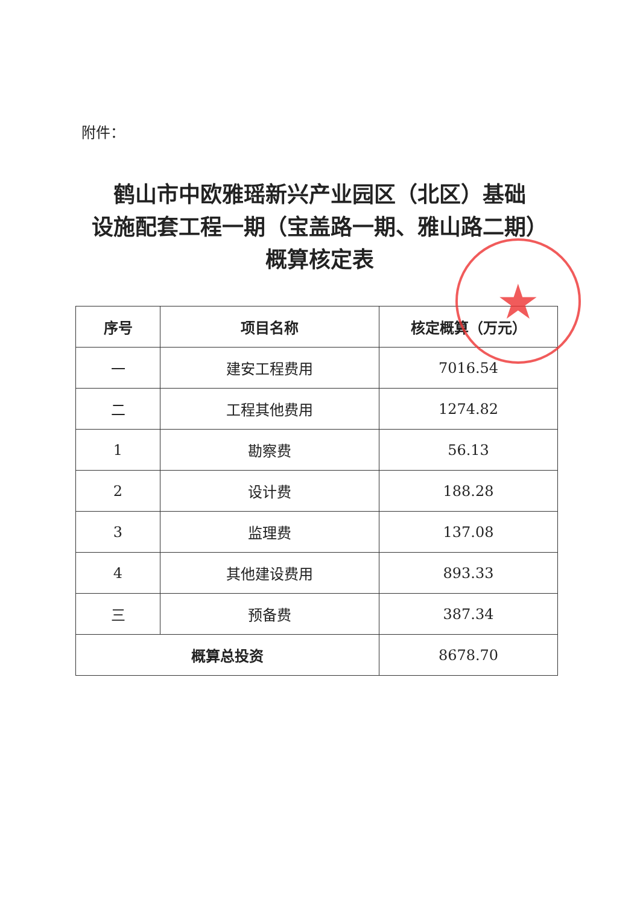附件：
鹤山市中欧雅瑶新兴产业园区（北区）基础
设施配套工程一期（宝盖路一期、雅山路二期）
概算核定表
| 序号 | 项目名称 | 核定概算（万元） |
| --- | --- | --- |
| 一 | 建安工程费用 | 7016.54 |
| 二 | 工程其他费用 | 1274.82 |
| 1 | 勘察费 | 56.13 |
| 2 | 设计费 | 188.28 |
| 3 | 监理费 | 137.08 |
| 4 | 其他建设费用 | 893.33 |
| 三 | 预备费 | 387.34 |
| 概算总投资 | | 8678.70 |
★